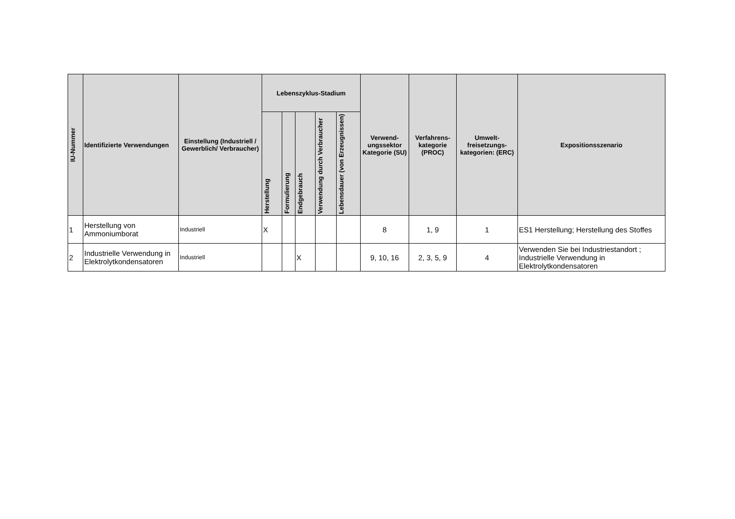| IU-Nummer | Identifizierte Verwendungen | Einstellung (Industriell / Gewerblich/ Verbraucher) | Lebenszyklus-Stadium | | | | | Verwend-ungssektor Kategorie (SU) | Verfahrens-kategorie (PROC) | Umwelt-freisetzungs-kategorien: (ERC) | Expositionsszenario |
| --- | --- | --- | --- | --- | --- | --- | --- | --- | --- | --- | --- |
| | | | Herstellung | Formulierung | Endgebrauch | Verwendung durch Verbraucher | Lebensdauer (von Erzeugnissen) | | | | |
| 1 | Herstellung von Ammoniumborat | Industriell | X | | | | | 8 | 1, 9 | 1 | ES1 Herstellung; Herstellung des Stoffes |
| 2 | Industrielle Verwendung in Elektrolytkondensatoren | Industriell | | | X | | | 9, 10, 16 | 2, 3, 5, 9 | 4 | Verwenden Sie bei Industriestandort ; Industrielle Verwendung in Elektrolytkondensatoren |